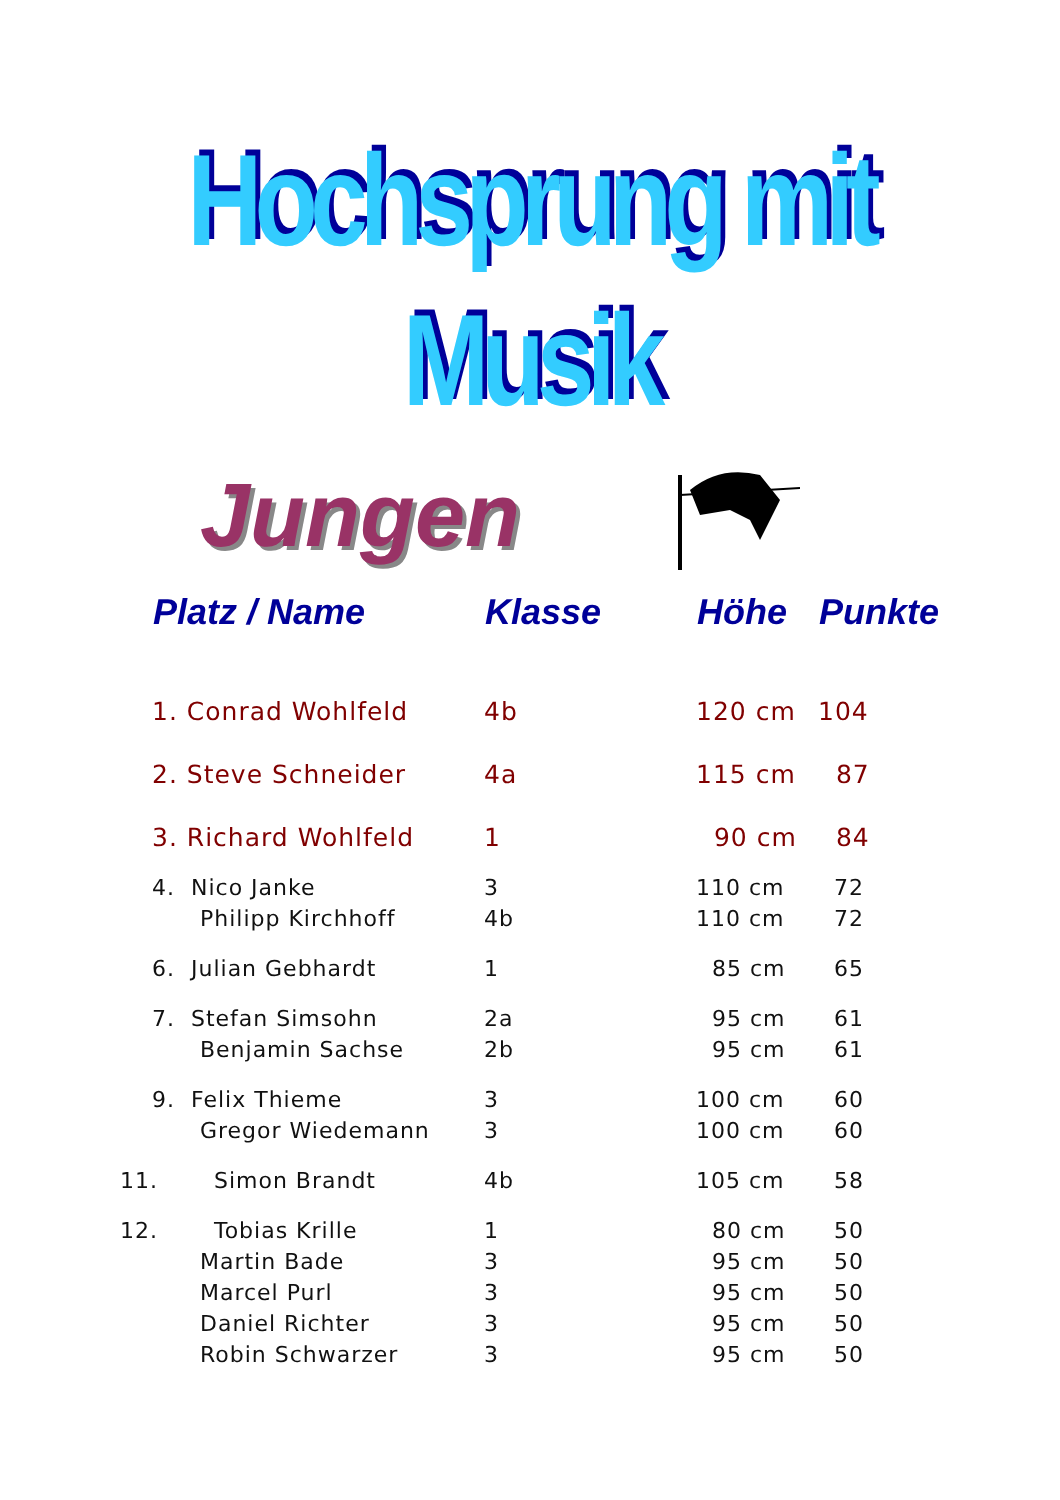Hochsprung mit Musik
Jungen
| | Platz / Name | Klasse | Höhe | Punkte |
| --- | --- | --- | --- | --- |
| | 1. Conrad Wohlfeld | 4b | 120 cm | 104 |
| | 2. Steve Schneider | 4a | 115 cm | 87 |
| | 3. Richard Wohlfeld | 1 | 90 cm | 84 |
| | 4. Nico Janke | 3 | 110 cm | 72 |
| | Philipp Kirchhoff | 4b | 110 cm | 72 |
| | 6. Julian Gebhardt | 1 | 85 cm | 65 |
| | 7. Stefan Simsohn | 2a | 95 cm | 61 |
| | Benjamin Sachse | 2b | 95 cm | 61 |
| | 9. Felix Thieme | 3 | 100 cm | 60 |
| | Gregor Wiedemann | 3 | 100 cm | 60 |
| 11. Simon Brandt | | 4b | 105 cm | 58 |
| 12. Tobias Krille | | 1 | 80 cm | 50 |
| | Martin Bade | 3 | 95 cm | 50 |
| | Marcel Purl | 3 | 95 cm | 50 |
| | Daniel Richter | 3 | 95 cm | 50 |
| | Robin Schwarzer | 3 | 95 cm | 50 |